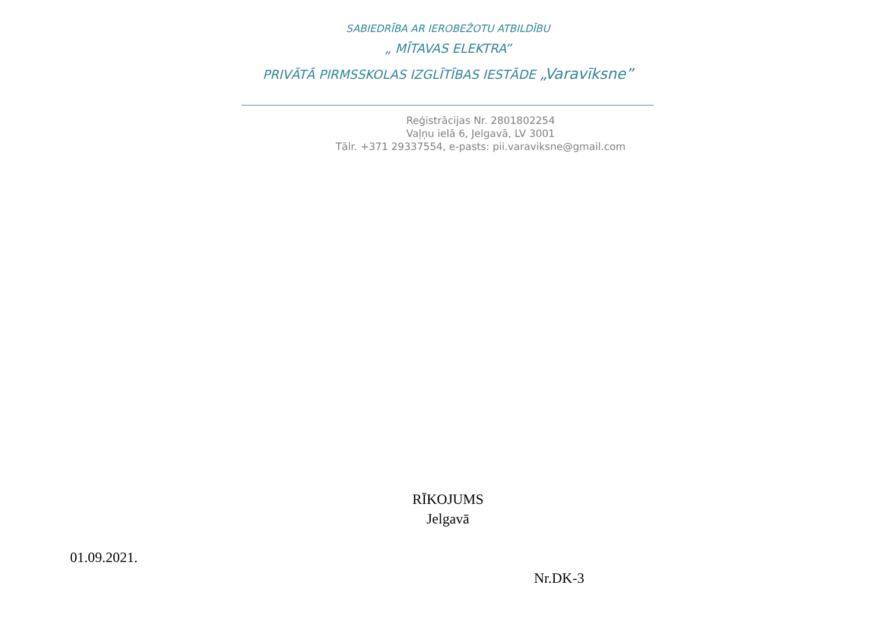SABIEDRĪBA AR IEROBEŽOTU ATBILDĪBU
„ MĪTAVAS ELEKTRA”
PRIVĀTĀ PIRMSSKOLAS IZGLĪTĪBAS IESTĀDE „Varavīksne”
Reģistrācijas Nr. 2801802254
Vaļņu ielā 6, Jelgavā, LV 3001
Tālr. +371 29337554, e-pasts: pii.varaviksne@gmail.com
RĪKOJUMS
Jelgavā
01.09.2021.
Nr.DK-3